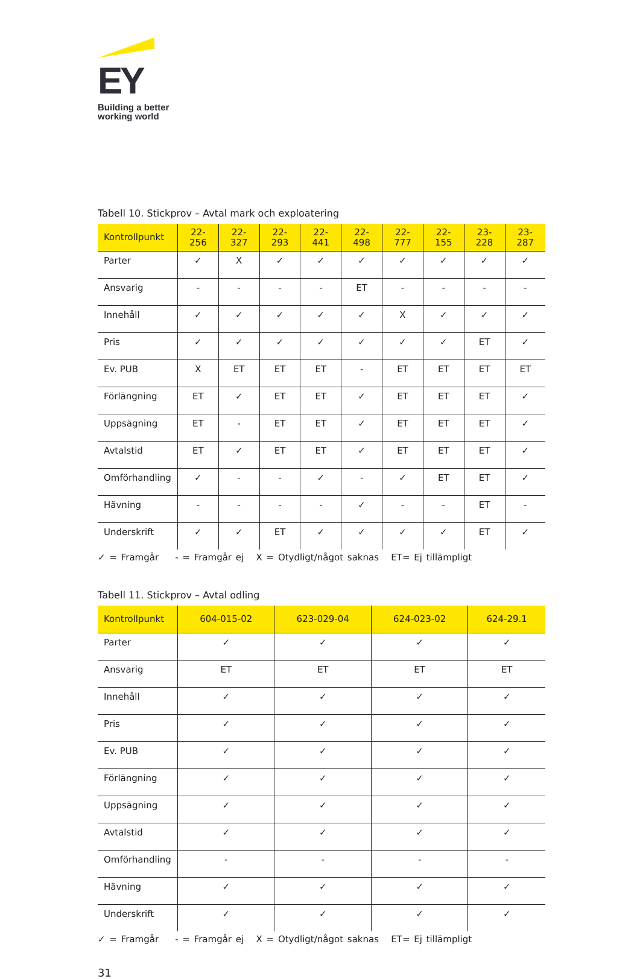EY
Building a better
working world
Tabell 10. Stickprov – Avtal mark och exploatering
| Kontrollpunkt | 22- 256 | 22- 327 | 22- 293 | 22- 441 | 22- 498 | 22- 777 | 22- 155 | 23- 228 | 23- 287 |
| --- | --- | --- | --- | --- | --- | --- | --- | --- | --- |
| Parter | ✓ | X | ✓ | ✓ | ✓ | ✓ | ✓ | ✓ | ✓ |
| Ansvarig | - | - | - | - | ET | - | - | - | - |
| Innehåll | ✓ | ✓ | ✓ | ✓ | ✓ | X | ✓ | ✓ | ✓ |
| Pris | ✓ | ✓ | ✓ | ✓ | ✓ | ✓ | ✓ | ET | ✓ |
| Ev. PUB | X | ET | ET | ET | - | ET | ET | ET | ET |
| Förlängning | ET | ✓ | ET | ET | ✓ | ET | ET | ET | ✓ |
| Uppsägning | ET | - | ET | ET | ✓ | ET | ET | ET | ✓ |
| Avtalstid | ET | ✓ | ET | ET | ✓ | ET | ET | ET | ✓ |
| Omförhandling | ✓ | - | - | ✓ | - | ✓ | ET | ET | ✓ |
| Hävning | - | - | - | - | ✓ | - | - | ET | - |
| Underskrift | ✓ | ✓ | ET | ✓ | ✓ | ✓ | ✓ | ET | ✓ |
✓ = Framgår - = Framgår ej X = Otydligt/något saknas ET= Ej tillämpligt
Tabell 11. Stickprov – Avtal odling
| Kontrollpunkt | 604-015-02 | 623-029-04 | 624-023-02 | 624-29.1 |
| --- | --- | --- | --- | --- |
| Parter | ✓ | ✓ | ✓ | ✓ |
| Ansvarig | ET | ET | ET | ET |
| Innehåll | ✓ | ✓ | ✓ | ✓ |
| Pris | ✓ | ✓ | ✓ | ✓ |
| Ev. PUB | ✓ | ✓ | ✓ | ✓ |
| Förlängning | ✓ | ✓ | ✓ | ✓ |
| Uppsägning | ✓ | ✓ | ✓ | ✓ |
| Avtalstid | ✓ | ✓ | ✓ | ✓ |
| Omförhandling | - | - | - | - |
| Hävning | ✓ | ✓ | ✓ | ✓ |
| Underskrift | ✓ | ✓ | ✓ | ✓ |
✓ = Framgår - = Framgår ej X = Otydligt/något saknas ET= Ej tillämpligt
31